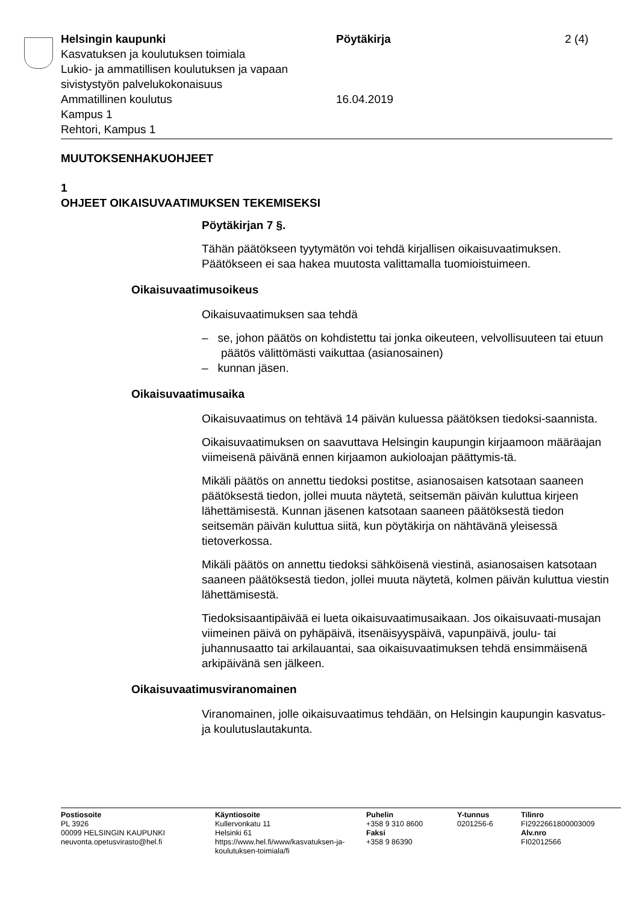Helsingin kaupunki
Kasvatuksen ja koulutuksen toimiala
Lukio- ja ammatillisen koulutuksen ja vapaan sivistystyön palvelukokonaisuus
Ammatillinen koulutus
Kampus 1
Rehtori, Kampus 1
Pöytäkirja
16.04.2019
2 (4)
MUUTOKSENHAKUOHJEET
1
OHJEET OIKAISUVAATIMUKSEN TEKEMISEKSI
Pöytäkirjan 7 §.
Tähän päätökseen tyytymätön voi tehdä kirjallisen oikaisuvaatimuksen. Päätökseen ei saa hakea muutosta valittamalla tuomioistuimeen.
Oikaisuvaatimusoikeus
Oikaisuvaatimuksen saa tehdä
– se, johon päätös on kohdistettu tai jonka oikeuteen, velvollisuuteen tai etuun päätös välittömästi vaikuttaa (asianosainen)
– kunnan jäsen.
Oikaisuvaatimusaika
Oikaisuvaatimus on tehtävä 14 päivän kuluessa päätöksen tiedoksi-saannista.
Oikaisuvaatimuksen on saavuttava Helsingin kaupungin kirjaamoon määräajan viimeisenä päivänä ennen kirjaamon aukioloajan päättymis-tä.
Mikäli päätös on annettu tiedoksi postitse, asianosaisen katsotaan saaneen päätöksestä tiedon, jollei muuta näytetä, seitsemän päivän kuluttua kirjeen lähettämisestä. Kunnan jäsenen katsotaan saaneen päätöksestä tiedon seitsemän päivän kuluttua siitä, kun pöytäkirja on nähtävänä yleisessä tietoverkossa.
Mikäli päätös on annettu tiedoksi sähköisenä viestinä, asianosaisen katsotaan saaneen päätöksestä tiedon, jollei muuta näytetä, kolmen päivän kuluttua viestin lähettämisestä.
Tiedoksisaantipäivää ei lueta oikaisuvaatimusaikaan. Jos oikaisuvaati-musajan viimeinen päivä on pyhäpäivä, itsenäisyyspäivä, vapunpäivä, joulu- tai juhannusaatto tai arkilauantai, saa oikaisuvaatimuksen tehdä ensimmäisenä arkipäivänä sen jälkeen.
Oikaisuvaatimusviranomainen
Viranomainen, jolle oikaisuvaatimus tehdään, on Helsingin kaupungin kasvatus- ja koulutuslautakunta.
Postiosoite
PL 3926
00099 HELSINGIN KAUPUNKI
neuvonta.opetusvirasto@hel.fi
Käyntiosoite
Kullervonkatu 11
Helsinki 61
https://www.hel.fi/www/kasvatuksen-ja-koulutuksen-toimiala/fi
Puhelin
+358 9 310 8600
Faksi
+358 9 86390
Y-tunnus
0201256-6
Tilinro
FI2922661800003009
Alv.nro
FI02012566